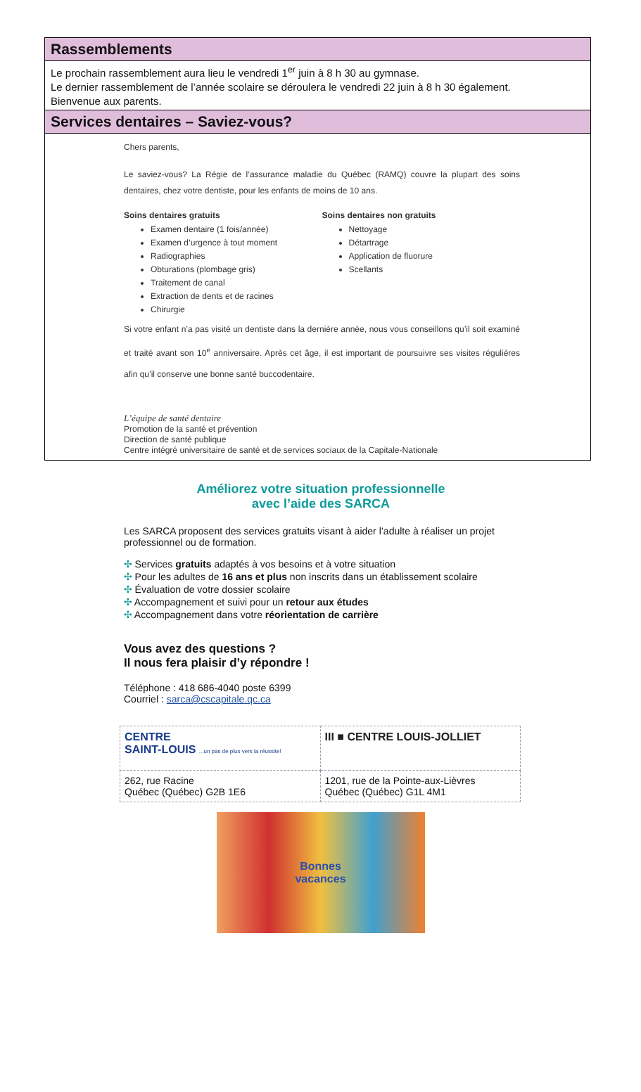Rassemblements
Le prochain rassemblement aura lieu le vendredi 1<sup>er</sup> juin à 8 h 30 au gymnase.
Le dernier rassemblement de l’année scolaire se déroulera le vendredi 22 juin à 8 h 30 également.
Bienvenue aux parents.
Services dentaires – Saviez-vous?
Chers parents,
Le saviez-vous? La Régie de l’assurance maladie du Québec (RAMQ) couvre la plupart des soins dentaires, chez votre dentiste, pour les enfants de moins de 10 ans.
Soins dentaires gratuits
Examen dentaire (1 fois/année)
Examen d’urgence à tout moment
Radiographies
Obturations (plombage gris)
Traitement de canal
Extraction de dents et de racines
Chirurgie
Soins dentaires non gratuits
Nettoyage
Détartrage
Application de fluorure
Scellants
Si votre enfant n’a pas visité un dentiste dans la dernière année, nous vous conseillons qu’il soit examiné et traité avant son 10<sup>e</sup> anniversaire. Après cet âge, il est important de poursuivre ses visites régulières afin qu’il conserve une bonne santé buccodentaire.
L’équipe de santé dentaire
Promotion de la santé et prévention
Direction de santé publique
Centre intégré universitaire de santé et de services sociaux de la Capitale-Nationale
Améliorez votre situation professionnelle
avec l’aide des SARCA
Les SARCA proposent des services gratuits visant à aider l’adulte à réaliser un projet professionnel ou de formation.
✣ Services gratuits adaptés à vos besoins et à votre situation
✣ Pour les adultes de 16 ans et plus non inscrits dans un établissement scolaire
✣ Évaluation de votre dossier scolaire
✣ Accompagnement et suivi pour un retour aux études
✣ Accompagnement dans votre réorientation de carrière
Vous avez des questions ?
Il nous fera plaisir d’y répondre !
Téléphone : 418 686-4040 poste 6399
Courriel : sarca@cscapitale.qc.ca
| CENTRE SAINT-LOUIS ...un pas de plus vers la réussite! | III ■ CENTRE LOUIS-JOLLIET |
| 262, rue Racine Québec (Québec) G2B 1E6 | 1201, rue de la Pointe-aux-Lièvres Québec (Québec) G1L 4M1 |
Bonnes
vacances